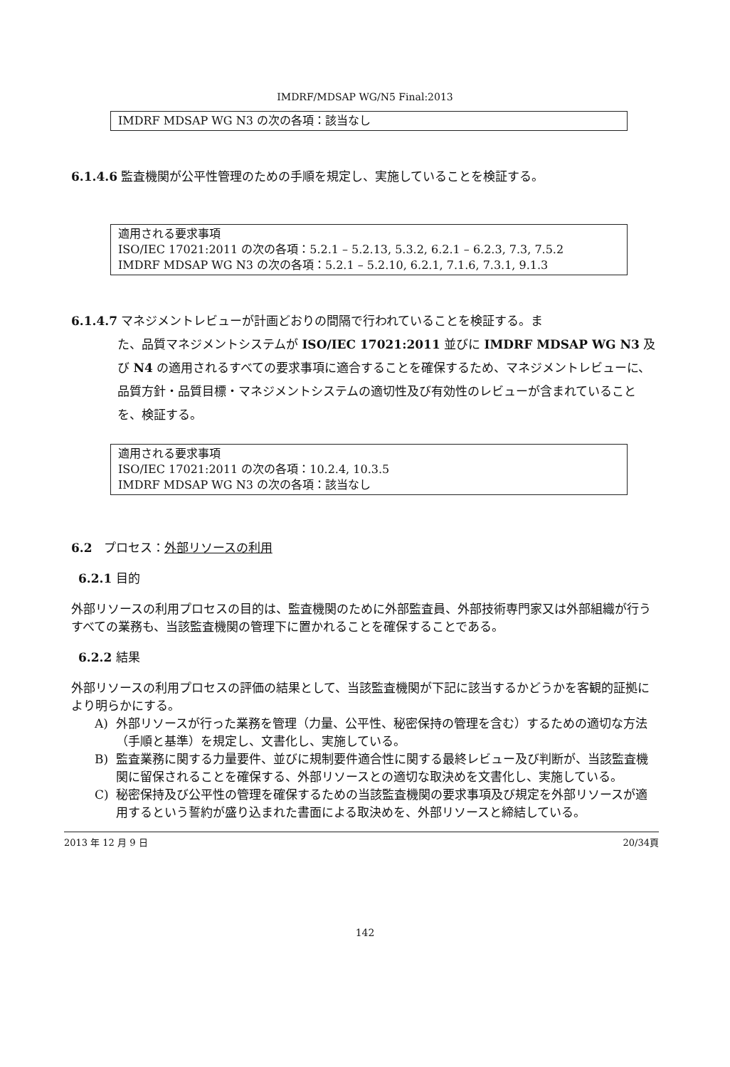IMDRF/MDSAP WG/N5 Final:2013
IMDRF MDSAP WG N3 の次の各項：該当なし
6.1.4.6 監査機関が公平性管理のための手順を規定し、実施していることを検証する。
適用される要求事項
ISO/IEC 17021:2011 の次の各項：5.2.1 – 5.2.13, 5.3.2, 6.2.1 – 6.2.3, 7.3, 7.5.2
IMDRF MDSAP WG N3 の次の各項：5.2.1 – 5.2.10, 6.2.1, 7.1.6, 7.3.1, 9.1.3
6.1.4.7 マネジメントレビューが計画どおりの間隔で行われていることを検証する。ま
た、品質マネジメントシステムが ISO/IEC 17021:2011 並びに IMDRF MDSAP WG N3 及び N4 の適用されるすべての要求事項に適合することを確保するため、マネジメントレビューに、品質方針・品質目標・マネジメントシステムの適切性及び有効性のレビューが含まれていることを、検証する。
適用される要求事項
ISO/IEC 17021:2011 の次の各項：10.2.4, 10.3.5
IMDRF MDSAP WG N3 の次の各項：該当なし
6.2 プロセス：外部リソースの利用
6.2.1 目的
外部リソースの利用プロセスの目的は、監査機関のために外部監査員、外部技術専門家又は外部組織が行うすべての業務も、当該監査機関の管理下に置かれることを確保することである。
6.2.2 結果
外部リソースの利用プロセスの評価の結果として、当該監査機関が下記に該当するかどうかを客観的証拠により明らかにする。
A) 外部リソースが行った業務を管理（力量、公平性、秘密保持の管理を含む）するための適切な方法（手順と基準）を規定し、文書化し、実施している。
B) 監査業務に関する力量要件、並びに規制要件適合性に関する最終レビュー及び判断が、当該監査機関に留保されることを確保する、外部リソースとの適切な取決めを文書化し、実施している。
C) 秘密保持及び公平性の管理を確保するための当該監査機関の要求事項及び規定を外部リソースが適用するという誓約が盛り込まれた書面による取決めを、外部リソースと締結している。
2013 年 12 月 9 日 20/34頁
142